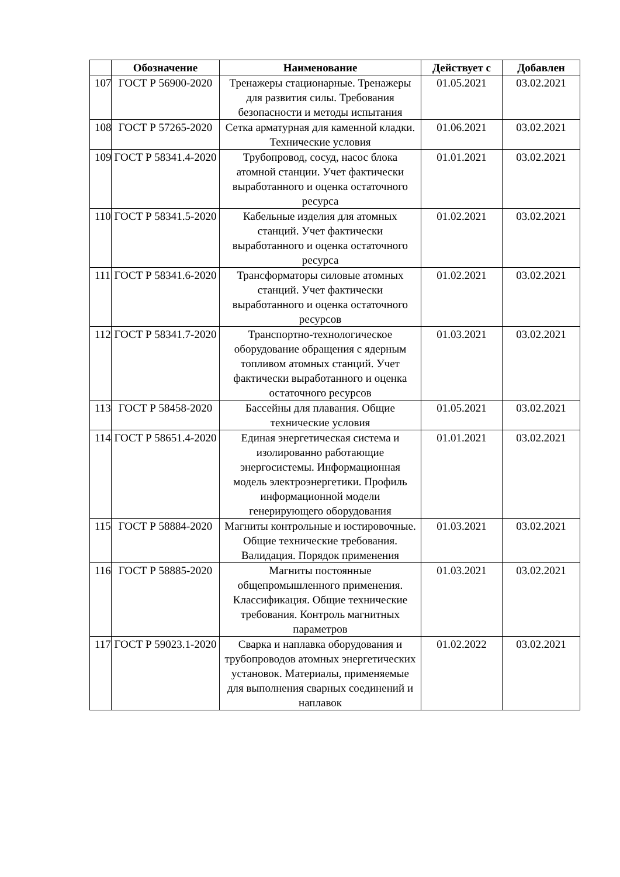| | Обозначение | Наименование | Действует с | Добавлен |
| --- | --- | --- | --- | --- |
| 107 | ГОСТ Р 56900-2020 | Тренажеры стационарные. Тренажеры для развития силы. Требования безопасности и методы испытания | 01.05.2021 | 03.02.2021 |
| 108 | ГОСТ Р 57265-2020 | Сетка арматурная для каменной кладки. Технические условия | 01.06.2021 | 03.02.2021 |
| 109 | ГОСТ Р 58341.4-2020 | Трубопровод, сосуд, насос блока атомной станции. Учет фактически выработанного и оценка остаточного ресурса | 01.01.2021 | 03.02.2021 |
| 110 | ГОСТ Р 58341.5-2020 | Кабельные изделия для атомных станций. Учет фактически выработанного и оценка остаточного ресурса | 01.02.2021 | 03.02.2021 |
| 111 | ГОСТ Р 58341.6-2020 | Трансформаторы силовые атомных станций. Учет фактически выработанного и оценка остаточного ресурсов | 01.02.2021 | 03.02.2021 |
| 112 | ГОСТ Р 58341.7-2020 | Транспортно-технологическое оборудование обращения с ядерным топливом атомных станций. Учет фактически выработанного и оценка остаточного ресурсов | 01.03.2021 | 03.02.2021 |
| 113 | ГОСТ Р 58458-2020 | Бассейны для плавания. Общие технические условия | 01.05.2021 | 03.02.2021 |
| 114 | ГОСТ Р 58651.4-2020 | Единая энергетическая система и изолированно работающие энергосистемы. Информационная модель электроэнергетики. Профиль информационной модели генерирующего оборудования | 01.01.2021 | 03.02.2021 |
| 115 | ГОСТ Р 58884-2020 | Магниты контрольные и юстировочные. Общие технические требования. Валидация. Порядок применения | 01.03.2021 | 03.02.2021 |
| 116 | ГОСТ Р 58885-2020 | Магниты постоянные общепромышленного применения. Классификация. Общие технические требования. Контроль магнитных параметров | 01.03.2021 | 03.02.2021 |
| 117 | ГОСТ Р 59023.1-2020 | Сварка и наплавка оборудования и трубопроводов атомных энергетических установок. Материалы, применяемые для выполнения сварных соединений и наплавок | 01.02.2022 | 03.02.2021 |